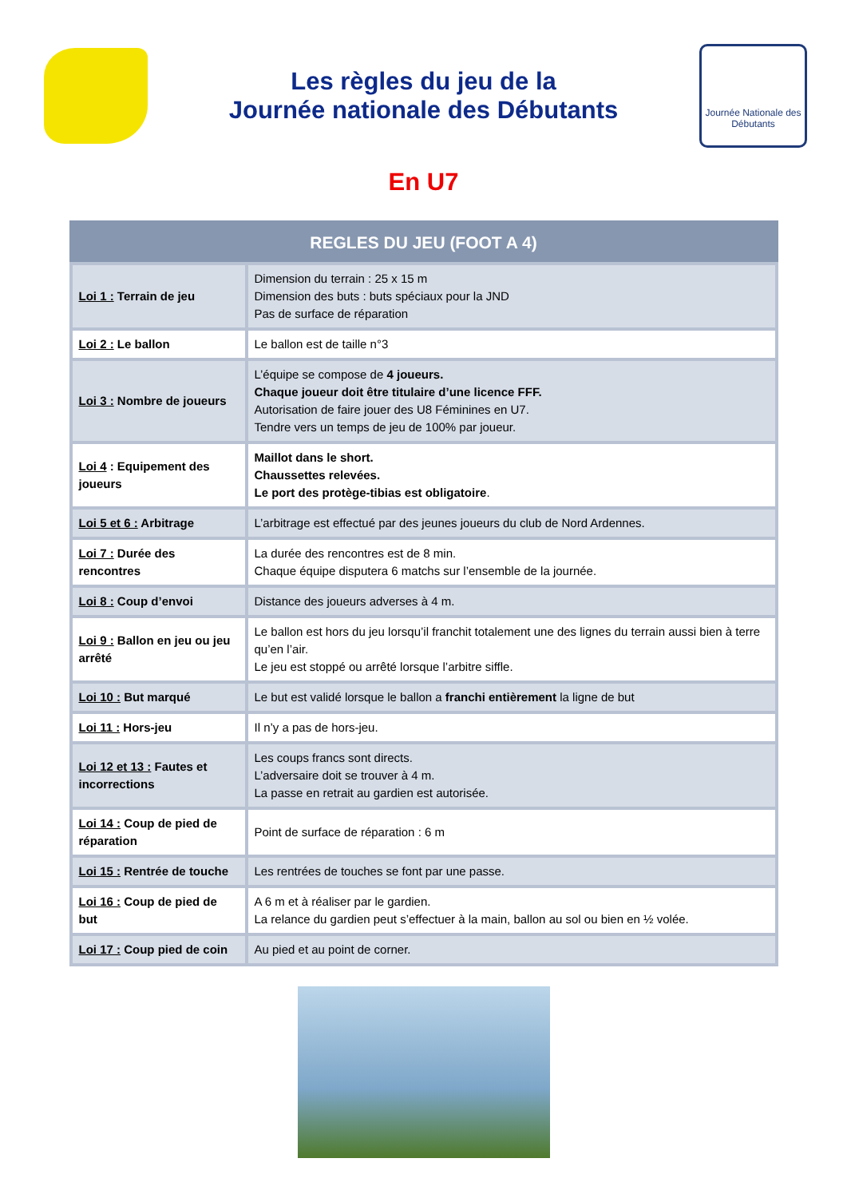Les règles du jeu de la
Journée nationale des Débutants
Journée Nationale des Débutants
En U7
| REGLES DU JEU (FOOT A 4) | |
| --- | --- |
| Loi 1 : Terrain de jeu | Dimension du terrain : 25 x 15 m Dimension des buts : buts spéciaux pour la JND Pas de surface de réparation |
| Loi 2 : Le ballon | Le ballon est de taille n°3 |
| Loi 3 : Nombre de joueurs | L’équipe se compose de 4 joueurs. Chaque joueur doit être titulaire d’une licence FFF. Autorisation de faire jouer des U8 Féminines en U7. Tendre vers un temps de jeu de 100% par joueur. |
| Loi 4 : Equipement des joueurs | Maillot dans le short. Chaussettes relevées. Le port des protège-tibias est obligatoire . |
| Loi 5 et 6 : Arbitrage | L’arbitrage est effectué par des jeunes joueurs du club de Nord Ardennes. |
| Loi 7 : Durée des rencontres | La durée des rencontres est de 8 min. Chaque équipe disputera 6 matchs sur l’ensemble de la journée. |
| Loi 8 : Coup d’envoi | Distance des joueurs adverses à 4 m. |
| Loi 9 : Ballon en jeu ou jeu arrêté | Le ballon est hors du jeu lorsqu’il franchit totalement une des lignes du terrain aussi bien à terre qu’en l’air. Le jeu est stoppé ou arrêté lorsque l’arbitre siffle. |
| Loi 10 : But marqué | Le but est validé lorsque le ballon a franchi entièrement la ligne de but |
| Loi 11 : Hors-jeu | Il n’y a pas de hors-jeu. |
| Loi 12 et 13 : Fautes et incorrections | Les coups francs sont directs. L’adversaire doit se trouver à 4 m. La passe en retrait au gardien est autorisée. |
| Loi 14 : Coup de pied de réparation | Point de surface de réparation : 6 m |
| Loi 15 : Rentrée de touche | Les rentrées de touches se font par une passe. |
| Loi 16 : Coup de pied de but | A 6 m et à réaliser par le gardien. La relance du gardien peut s’effectuer à la main, ballon au sol ou bien en ½ volée. |
| Loi 17 : Coup pied de coin | Au pied et au point de corner. |